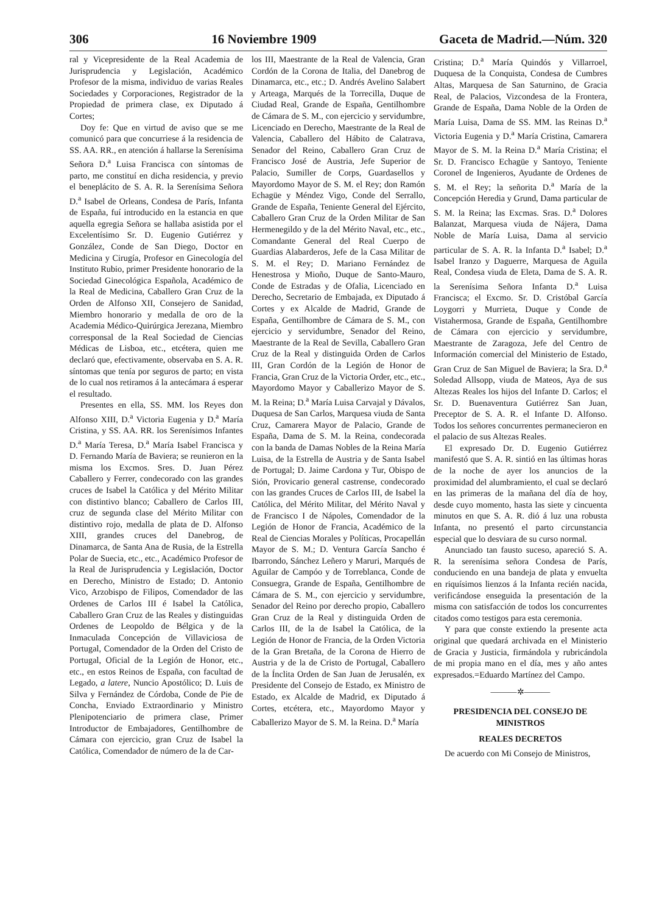306 16 Noviembre 1909 Gaceta de Madrid.—Núm. 320
ral y Vicepresidente de la Real Academia de Jurisprudencia y Legislación, Académico Profesor de la misma, individuo de varias Reales Sociedades y Corporaciones, Registrador de la Propiedad de primera clase, ex Diputado á Cortes;
Doy fe: Que en virtud de aviso que se me comunicó para que concurriese á la residencia de SS. AA. RR., en atención á hallarse la Serenísima Señora D.<sup>a</sup> Luisa Francisca con síntomas de parto, me constituí en dicha residencia, y previo el beneplácito de S. A. R. la Serenísima Señora D.<sup>a</sup> Isabel de Orleans, Condesa de París, Infanta de España, fuí introducido en la estancia en que aquella egregia Señora se hallaba asistida por el Excelentísimo Sr. D. Eugenio Gutiérrez y González, Conde de San Diego, Doctor en Medicina y Cirugía, Profesor en Ginecología del Instituto Rubio, primer Presidente honorario de la Sociedad Ginecológica Española, Académico de la Real de Medicina, Caballero Gran Cruz de la Orden de Alfonso XII, Consejero de Sanidad, Miembro honorario y medalla de oro de la Academia Médico-Quirúrgica Jerezana, Miembro corresponsal de la Real Sociedad de Ciencias Médicas de Lisboa, etc., etcétera, quien me declaró que, efectivamente, observaba en S. A. R. síntomas que tenía por seguros de parto; en vista de lo cual nos retiramos á la antecámara á esperar el resultado.
Presentes en ella, SS. MM. los Reyes don Alfonso XIII, D.<sup>a</sup> Victoria Eugenia y D.<sup>a</sup> María Cristina, y SS. AA. RR. los Serenísimos Infantes D.<sup>a</sup> María Teresa, D.<sup>a</sup> María Isabel Francisca y D. Fernando María de Baviera; se reunieron en la misma los Excmos. Sres. D. Juan Pérez Caballero y Ferrer, condecorado con las grandes cruces de Isabel la Católica y del Mérito Militar con distintivo blanco; Caballero de Carlos III, cruz de segunda clase del Mérito Militar con distintivo rojo, medalla de plata de D. Alfonso XIII, grandes cruces del Danebrog, de Dinamarca, de Santa Ana de Rusia, de la Estrella Polar de Suecia, etc., etc., Académico Profesor de la Real de Jurisprudencia y Legislación, Doctor en Derecho, Ministro de Estado; D. Antonio Vico, Arzobispo de Filipos, Comendador de las Ordenes de Carlos III é Isabel la Católica, Caballero Gran Cruz de las Reales y distinguidas Ordenes de Leopoldo de Bélgica y de la Inmaculada Concepción de Villaviciosa de Portugal, Comendador de la Orden del Cristo de Portugal, Oficial de la Legión de Honor, etc., etc., en estos Reinos de España, con facultad de Legado, a latere, Nuncio Apostólico; D. Luis de Silva y Fernández de Córdoba, Conde de Pie de Concha, Enviado Extraordinario y Ministro Plenipotenciario de primera clase, Primer Introductor de Embajadores, Gentilhombre de Cámara con ejercicio, gran Cruz de Isabel la Católica, Comendador de número de la de Car-
los III, Maestrante de la Real de Valencia, Gran Cordón de la Corona de Italia, del Danebrog de Dinamarca, etc., etc.; D. Andrés Avelino Salabert y Arteaga, Marqués de la Torrecilla, Duque de Ciudad Real, Grande de España, Gentilhombre de Cámara de S. M., con ejercicio y servidumbre, Licenciado en Derecho, Maestrante de la Real de Valencia, Caballero del Hábito de Calatrava, Senador del Reino, Caballero Gran Cruz de Francisco José de Austria, Jefe Superior de Palacio, Sumiller de Corps, Guardasellos y Mayordomo Mayor de S. M. el Rey; don Ramón Echagüe y Méndez Vigo, Conde del Serrallo, Grande de España, Teniente General del Ejército, Caballero Gran Cruz de la Orden Militar de San Hermenegildo y de la del Mérito Naval, etc., etc., Comandante General del Real Cuerpo de Guardias Alabarderos, Jefe de la Casa Militar de S. M. el Rey; D. Mariano Fernández de Henestrosa y Mioño, Duque de Santo-Mauro, Conde de Estradas y de Ofalia, Licenciado en Derecho, Secretario de Embajada, ex Diputado á Cortes y ex Alcalde de Madrid, Grande de España, Gentilhombre de Cámara de S. M., con ejercicio y servidumbre, Senador del Reino, Maestrante de la Real de Sevilla, Caballero Gran Cruz de la Real y distinguida Orden de Carlos III, Gran Cordón de la Legión de Honor de Francia, Gran Cruz de la Victoria Order, etc., etc., Mayordomo Mayor y Caballerizo Mayor de S. M. la Reina; D.<sup>a</sup> María Luisa Carvajal y Dávalos, Duquesa de San Carlos, Marquesa viuda de Santa Cruz, Camarera Mayor de Palacio, Grande de España, Dama de S. M. la Reina, condecorada con la banda de Damas Nobles de la Reina María Luisa, de la Estrella de Austria y de Santa Isabel de Portugal; D. Jaime Cardona y Tur, Obispo de Sión, Provicario general castrense, condecorado con las grandes Cruces de Carlos III, de Isabel la Católica, del Mérito Militar, del Mérito Naval y de Francisco I de Nápoles, Comendador de la Legión de Honor de Francia, Académico de la Real de Ciencias Morales y Políticas, Procapellán Mayor de S. M.; D. Ventura García Sancho é Ibarrondo, Sánchez Leñero y Maruri, Marqués de Aguilar de Campóo y de Torreblanca, Conde de Consuegra, Grande de España, Gentilhombre de Cámara de S. M., con ejercicio y servidumbre, Senador del Reino por derecho propio, Caballero Gran Cruz de la Real y distinguida Orden de Carlos III, de la de Isabel la Católica, de la Legión de Honor de Francia, de la Orden Victoria de la Gran Bretaña, de la Corona de Hierro de Austria y de la de Cristo de Portugal, Caballero de la Ínclita Orden de San Juan de Jerusalén, ex Presidente del Consejo de Estado, ex Ministro de Estado, ex Alcalde de Madrid, ex Diputado á Cortes, etcétera, etc., Mayordomo Mayor y Caballerizo Mayor de S. M. la Reina. D.<sup>a</sup> María
Cristina; D.<sup>a</sup> María Quindós y Villarroel, Duquesa de la Conquista, Condesa de Cumbres Altas, Marquesa de San Saturnino, de Gracia Real, de Palacios, Vizcondesa de la Frontera, Grande de España, Dama Noble de la Orden de María Luisa, Dama de SS. MM. las Reinas D.<sup>a</sup> Victoria Eugenia y D.<sup>a</sup> María Cristina, Camarera Mayor de S. M. la Reina D.<sup>a</sup> María Cristina; el Sr. D. Francisco Echagüe y Santoyo, Teniente Coronel de Ingenieros, Ayudante de Ordenes de S. M. el Rey; la señorita D.<sup>a</sup> María de la Concepción Heredia y Grund, Dama particular de S. M. la Reina; las Excmas. Sras. D.<sup>a</sup> Dolores Balanzat, Marquesa viuda de Nájera, Dama Noble de María Luisa, Dama al servicio particular de S. A. R. la Infanta D.<sup>a</sup> Isabel; D.<sup>a</sup> Isabel Iranzo y Daguerre, Marquesa de Aguila Real, Condesa viuda de Eleta, Dama de S. A. R. la Serenísima Señora Infanta D.<sup>a</sup> Luisa Francisca; el Excmo. Sr. D. Cristóbal García Loygorri y Murrieta, Duque y Conde de Vistahermosa, Grande de España, Gentilhombre de Cámara con ejercicio y servidumbre, Maestrante de Zaragoza, Jefe del Centro de Información comercial del Ministerio de Estado, Gran Cruz de San Miguel de Baviera; la Sra. D.<sup>a</sup> Soledad Allsopp, viuda de Mateos, Aya de sus Altezas Reales los hijos del Infante D. Carlos; el Sr. D. Buenaventura Gutiérrez San Juan, Preceptor de S. A. R. el Infante D. Alfonso. Todos los señores concurrentes permanecieron en el palacio de sus Altezas Reales.
El expresado Dr. D. Eugenio Gutiérrez manifestó que S. A. R. sintió en las últimas horas de la noche de ayer los anuncios de la proximidad del alumbramiento, el cual se declaró en las primeras de la mañana del día de hoy, desde cuyo momento, hasta las siete y cincuenta minutos en que S. A. R. dió á luz una robusta Infanta, no presentó el parto circunstancia especial que lo desviara de su curso normal.
Anunciado tan fausto suceso, apareció S. A. R. la serenísima señora Condesa de París, conduciendo en una bandeja de plata y envuelta en riquísimos lienzos á la Infanta recién nacida, verificándose enseguida la presentación de la misma con satisfacción de todos los concurrentes citados como testigos para esta ceremonia.
Y para que conste extiendo la presente acta original que quedará archivada en el Ministerio de Gracia y Justicia, firmándola y rubricándola de mi propia mano en el día, mes y año antes expresados.=Eduardo Martínez del Campo.
———✲———
PRESIDENCIA DEL CONSEJO DE MINISTROS
REALES DECRETOS
De acuerdo con Mi Consejo de Ministros,